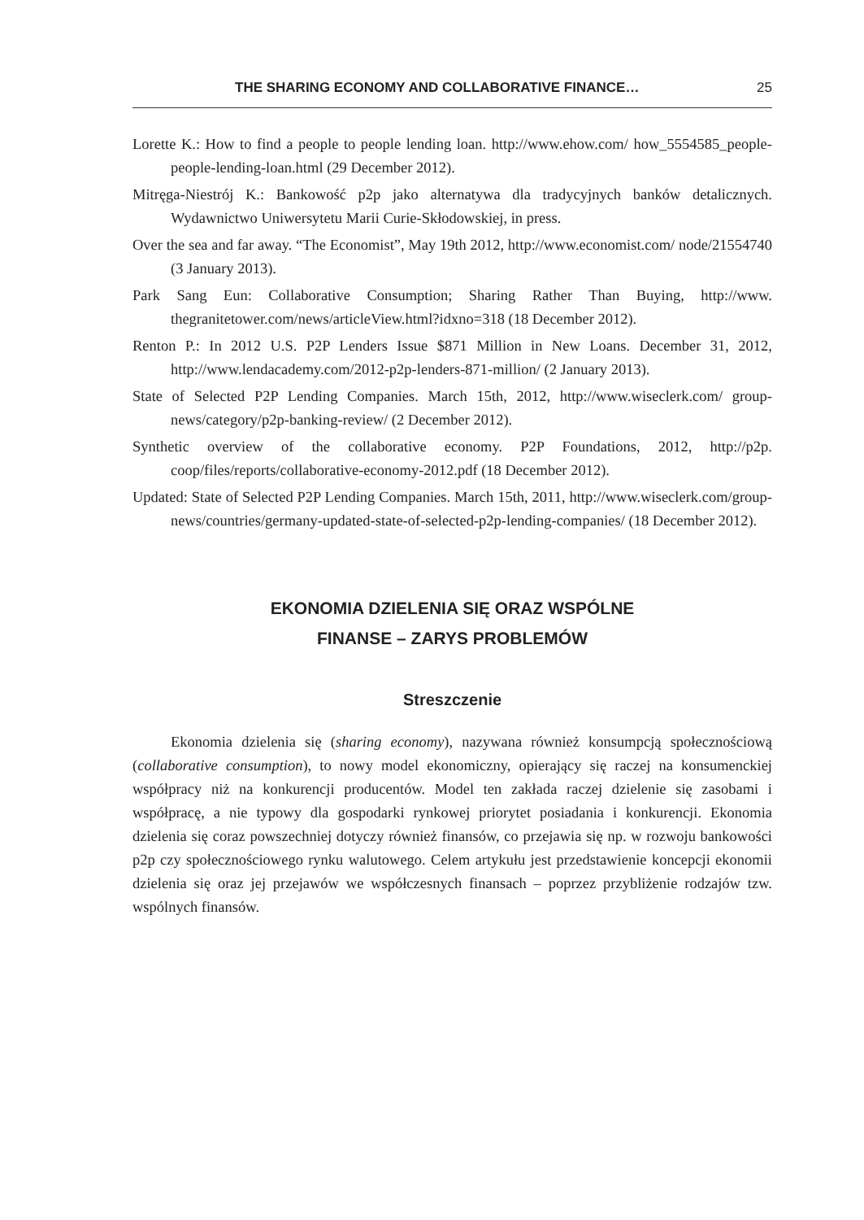THE SHARING ECONOMY AND COLLABORATIVE FINANCE… 25
Lorette K.: How to find a people to people lending loan. http://www.ehow.com/ how_5554585_people-people-lending-loan.html (29 December 2012).
Mitręga-Niestrój K.: Bankowość p2p jako alternatywa dla tradycyjnych banków detalicznych. Wydawnictwo Uniwersytetu Marii Curie-Skłodowskiej, in press.
Over the sea and far away. “The Economist”, May 19th 2012, http://www.economist.com/ node/21554740 (3 January 2013).
Park Sang Eun: Collaborative Consumption; Sharing Rather Than Buying, http://www. thegranitetower.com/news/articleView.html?idxno=318 (18 December 2012).
Renton P.: In 2012 U.S. P2P Lenders Issue $871 Million in New Loans. December 31, 2012, http://www.lendacademy.com/2012-p2p-lenders-871-million/ (2 January 2013).
State of Selected P2P Lending Companies. March 15th, 2012, http://www.wiseclerk.com/ group-news/category/p2p-banking-review/ (2 December 2012).
Synthetic overview of the collaborative economy. P2P Foundations, 2012, http://p2p. coop/files/reports/collaborative-economy-2012.pdf (18 December 2012).
Updated: State of Selected P2P Lending Companies. March 15th, 2011, http://www.wiseclerk.com/group-news/countries/germany-updated-state-of-selected-p2p-lending-companies/ (18 December 2012).
EKONOMIA DZIELENIA SIĘ ORAZ WSPÓLNE
FINANSE – ZARYS PROBLEMÓW
Streszczenie
Ekonomia dzielenia się (sharing economy), nazywana również konsumpcją społecznościową (collaborative consumption), to nowy model ekonomiczny, opierający się raczej na konsumenckiej współpracy niż na konkurencji producentów. Model ten zakłada raczej dzielenie się zasobami i współpracę, a nie typowy dla gospodarki rynkowej priorytet posiadania i konkurencji. Ekonomia dzielenia się coraz powszechniej dotyczy również finansów, co przejawia się np. w rozwoju bankowości p2p czy społecznościowego rynku walutowego. Celem artykułu jest przedstawienie koncepcji ekonomii dzielenia się oraz jej przejawów we współczesnych finansach – poprzez przybliżenie rodzajów tzw. wspólnych finansów.